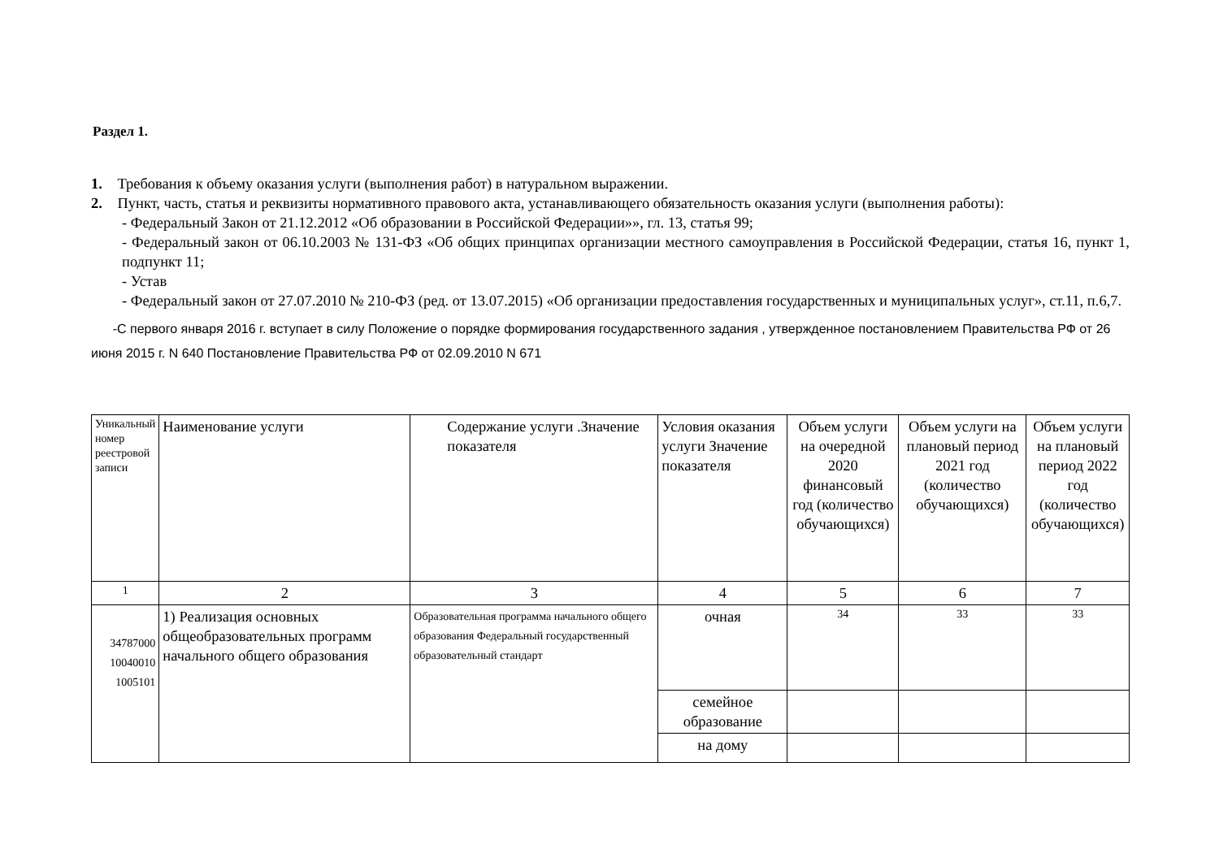Раздел 1.
1. Требования к объему оказания услуги (выполнения работ) в натуральном выражении.
2. Пункт, часть, статья и реквизиты нормативного правового акта, устанавливающего обязательность оказания услуги (выполнения работы):
- Федеральный Закон от 21.12.2012 «Об образовании в Российской Федерации»», гл. 13, статья 99;
- Федеральный закон от 06.10.2003 № 131-ФЗ «Об общих принципах организации местного самоуправления в Российской Федерации, статья 16, пункт 1, подпункт 11;
- Устав
- Федеральный закон от 27.07.2010 № 210-ФЗ (ред. от 13.07.2015) «Об организации предоставления государственных и муниципальных услуг», ст.11, п.6,7.
-С первого января 2016 г. вступает в силу Положение о порядке формирования государственного задания , утвержденное постановлением Правительства РФ от 26 июня 2015 г. N 640 Постановление Правительства РФ от 02.09.2010 N 671
| Уникальный номер реестровой записи | Наименование услуги | Содержание услуги .Значение показателя | Условия оказания услуги Значение показателя | Объем услуги на очередной 2020 финансовый год (количество обучающихся) | Объем услуги на плановый период 2021 год (количество обучающихся) | Объем услуги на плановый период 2022 год (количество обучающихся) |
| 1 | 2 | 3 | 4 | 5 | 6 | 7 |
| 34787000 10040010 1005101 | 1) Реализация основных общеобразовательных программ начального общего образования | Образовательная программа начального общего образования Федеральный государственный образовательный стандарт | очная | 34 | 33 | 33 |
| | | | семейное образование | | | |
| | | | на дому | | | |